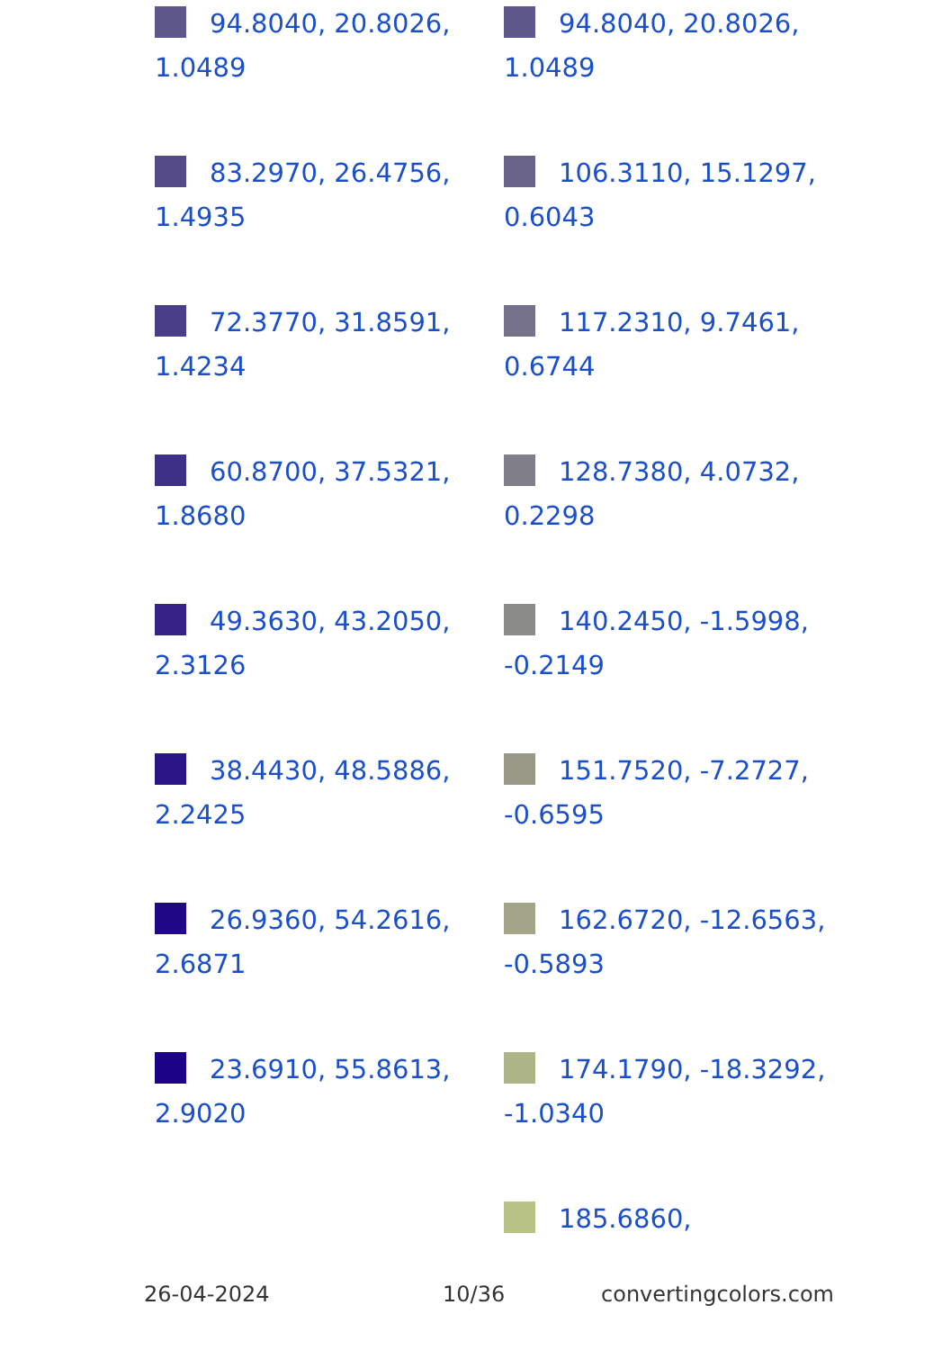94.8040, 20.8026, 1.0489
83.2970, 26.4756, 1.4935
72.3770, 31.8591, 1.4234
60.8700, 37.5321, 1.8680
49.3630, 43.2050, 2.3126
38.4430, 48.5886, 2.2425
26.9360, 54.2616, 2.6871
23.6910, 55.8613, 2.9020
94.8040, 20.8026, 1.0489
106.3110, 15.1297, 0.6043
117.2310, 9.7461, 0.6744
128.7380, 4.0732, 0.2298
140.2450, -1.5998, -0.2149
151.7520, -7.2727, -0.6595
162.6720, -12.6563, -0.5893
174.1790, -18.3292, -1.0340
185.6860,
26-04-2024 10/36 convertingcolors.com